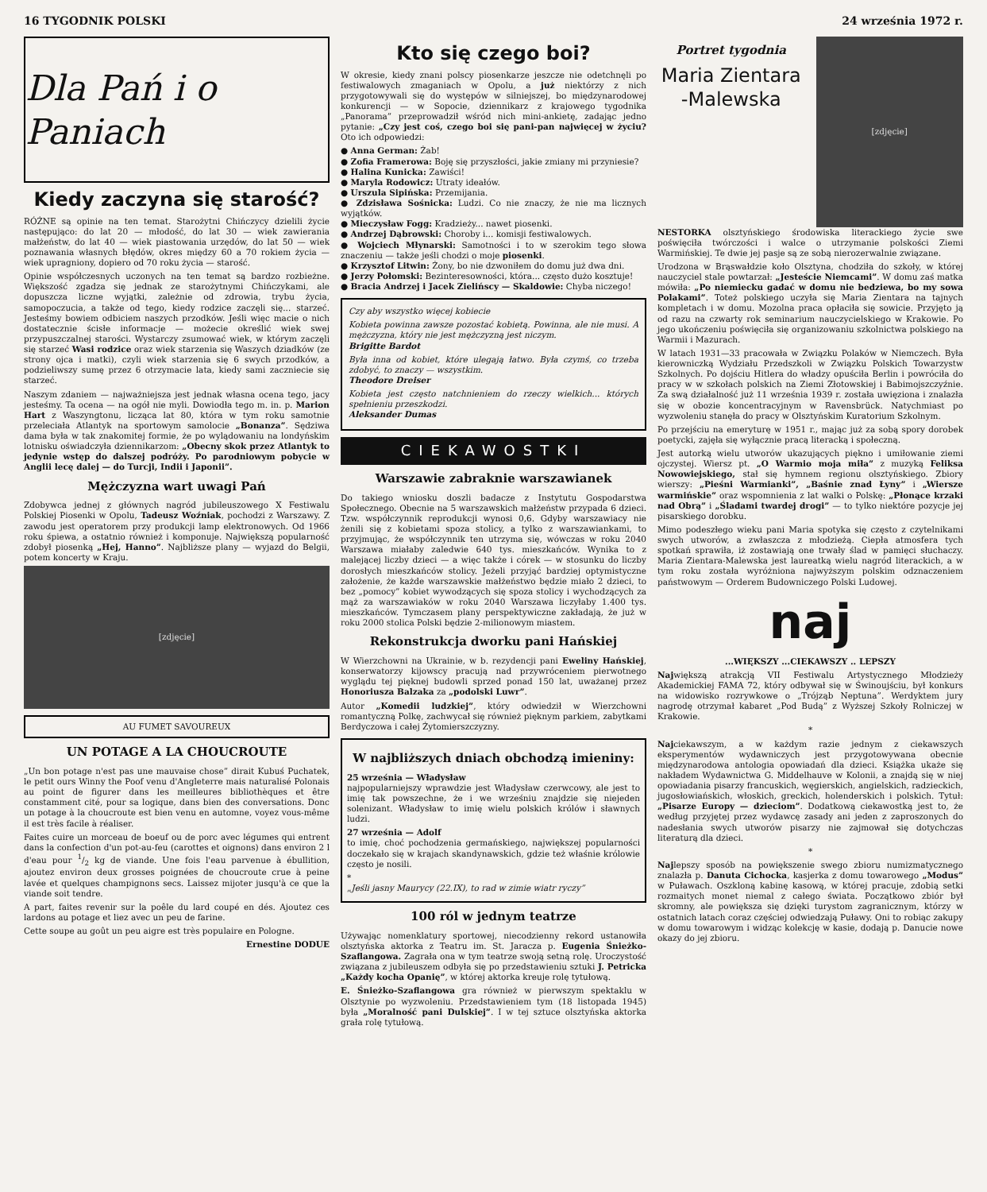16 TYGODNIK POLSKI 24 września 1972 r.
Dla Pań i o Paniach
Kiedy zaczyna się starość?
RÓŻNE są opinie na ten temat. Starożytni Chińczycy dzielili życie następująco: do lat 20 — młodość, do lat 30 — wiek zawierania małżeństw, do lat 40 — wiek piastowania urzędów, do lat 50 — wiek poznawania własnych błędów, okres między 60 a 70 rokiem życia — wiek upragniony, dopiero od 70 roku życia — starość.
Opinie współczesnych uczonych na ten temat są bardzo rozbieżne. Większość zgadza się jednak ze starożytnymi Chińczykami, ale dopuszcza liczne wyjątki, zależnie od zdrowia, trybu życia, samopoczucia, a także od tego, kiedy rodzice zaczęli się... starzeć. Jesteśmy bowiem odbiciem naszych przodków. Jeśli więc macie o nich dostatecznie ścisłe informacje — możecie określić wiek swej przypuszczalnej starości. Wystarczy zsumować wiek, w którym zaczęli się starzeć Wasi rodzice oraz wiek starzenia się Waszych dziadków (ze strony ojca i matki), czyli wiek starzenia się 6 swych przodków, a podzieliwszy sumę przez 6 otrzymacie lata, kiedy sami zaczniecie się starzeć.
Naszym zdaniem — najważniejsza jest jednak własna ocena tego, jacy jesteśmy. Ta ocena — na ogół nie myli. Dowiodła tego m. in. p. Marion Hart z Waszyngtonu, licząca lat 80, która w tym roku samotnie przeleciała Atlantyk na sportowym samolocie „Bonanza”. Sędziwa dama była w tak znakomitej formie, że po wylądowaniu na londyńskim lotnisku oświadczyła dziennikarzom: „Obecny skok przez Atlantyk to jedynie wstęp do dalszej podróży. Po parodniowym pobycie w Anglii lecę dalej — do Turcji, Indii i Japonii”.
Mężczyzna wart uwagi Pań
Zdobywca jednej z głównych nagród jubileuszowego X Festiwalu Polskiej Piosenki w Opolu, Tadeusz Woźniak, pochodzi z Warszawy. Z zawodu jest operatorem przy produkcji lamp elektronowych. Od 1966 roku śpiewa, a ostatnio również i komponuje. Największą popularność zdobył piosenką „Hej, Hanno”. Najbliższe plany — wyjazd do Belgii, potem koncerty w Kraju.
[zdjęcie]
AU FUMET SAVOUREUX
UN POTAGE A LA CHOUCROUTE
„Un bon potage n'est pas une mauvaise chose” dirait Kubuś Puchatek, le petit ours Winny the Poof venu d'Angleterre mais naturalisé Polonais au point de figurer dans les meilleures bibliothèques et être constamment cité, pour sa logique, dans bien des conversations. Donc un potage à la choucroute est bien venu en automne, voyez vous-même il est très facile à réaliser.
Faites cuire un morceau de boeuf ou de porc avec légumes qui entrent dans la confection d'un pot-au-feu (carottes et oignons) dans environ 2 l d'eau pour 1/2 kg de viande. Une fois l'eau parvenue à ébullition, ajoutez environ deux grosses poignées de choucroute crue à peine lavée et quelques champignons secs. Laissez mijoter jusqu'à ce que la viande soit tendre.
A part, faites revenir sur la poêle du lard coupé en dés. Ajoutez ces lardons au potage et liez avec un peu de farine.
Cette soupe au goût un peu aigre est très populaire en Pologne.
Ernestine DODUE
Kto się czego boi?
W okresie, kiedy znani polscy piosenkarze jeszcze nie odetchnęli po festiwalowych zmaganiach w Opolu, a już niektórzy z nich przygotowywali się do występów w silniejszej, bo międzynarodowej konkurencji — w Sopocie, dziennikarz z krajowego tygodnika „Panorama” przeprowadził wśród nich mini-ankietę, zadając jedno pytanie: „Czy jest coś, czego boi się pani-pan najwięcej w życiu? Oto ich odpowiedzi:
● Anna German: Żab!
● Zofia Framerowa: Boję się przyszłości, jakie zmiany mi przyniesie?
● Halina Kunicka: Zawiści!
● Maryla Rodowicz: Utraty ideałów.
● Urszula Sipińska: Przemijania.
● Zdzisława Sośnicka: Ludzi. Co nie znaczy, że nie ma licznych wyjątków.
● Mieczysław Fogg: Kradzieży... nawet piosenki.
● Andrzej Dąbrowski: Choroby i... komisji festiwalowych.
● Wojciech Młynarski: Samotności i to w szerokim tego słowa znaczeniu — także jeśli chodzi o moje piosenki.
● Krzysztof Litwin: Żony, bo nie dzwoniłem do domu już dwa dni.
● Jerzy Połomski: Bezinteresowności, która... często dużo kosztuje!
● Bracia Andrzej i Jacek Zielińscy — Skaldowie: Chyba niczego!
Czy aby wszystko więcej kobiecie
Kobieta powinna zawsze pozostać kobietą. Powinna, ale nie musi. A mężczyzna, który nie jest mężczyzną jest niczym.
Brigitte Bardot
Była inna od kobiet, które ulegają łatwo. Była czymś, co trzeba zdobyć, to znaczy — wszystkim.
Theodore Dreiser
Kobieta jest często natchnieniem do rzeczy wielkich... których spełnieniu przeszkodzi.
Aleksander Dumas
CIEKAWOSTKI
Warszawie zabraknie warszawianek
Do takiego wniosku doszli badacze z Instytutu Gospodarstwa Społecznego. Obecnie na 5 warszawskich małżeństw przypada 6 dzieci. Tzw. współczynnik reprodukcji wynosi 0,6. Gdyby warszawiacy nie żenili się z kobietami spoza stolicy, a tylko z warszawiankami, to przyjmując, że współczynnik ten utrzyma się, wówczas w roku 2040 Warszawa miałaby zaledwie 640 tys. mieszkańców. Wynika to z malejącej liczby dzieci — a więc także i córek — w stosunku do liczby dorosłych mieszkańców stolicy. Jeżeli przyjąć bardziej optymistyczne założenie, że każde warszawskie małżeństwo będzie miało 2 dzieci, to bez „pomocy” kobiet wywodzących się spoza stolicy i wychodzących za mąż za warszawiaków w roku 2040 Warszawa liczyłaby 1.400 tys. mieszkańców. Tymczasem plany perspektywiczne zakładają, że już w roku 2000 stolica Polski będzie 2-milionowym miastem.
Rekonstrukcja dworku pani Hańskiej
W Wierzchowni na Ukrainie, w b. rezydencji pani Eweliny Hańskiej, konserwatorzy kijowscy pracują nad przywróceniem pierwotnego wyglądu tej pięknej budowli sprzed ponad 150 lat, uważanej przez Honoriusza Balzaka za „podolski Luwr”.
Autor „Komedii ludzkiej”, który odwiedził w Wierzchowni romantyczną Polkę, zachwycał się również pięknym parkiem, zabytkami Berdyczowa i całej Żytomierszczyzny.
W najbliższych dniach obchodzą imieniny:
25 września — Władysław
najpopularniejszy wprawdzie jest Władysław czerwcowy, ale jest to imię tak powszechne, że i we wrześniu znajdzie się niejeden solenizant. Władysław to imię wielu polskich królów i sławnych ludzi.
27 września — Adolf
to imię, choć pochodzenia germańskiego, największej popularności doczekało się w krajach skandynawskich, gdzie też właśnie królowie często je nosili.
*
„Jeśli jasny Maurycy (22.IX), to rad w zimie wiatr ryczy”
100 ról w jednym teatrze
Używając nomenklatury sportowej, niecodzienny rekord ustanowiła olsztyńska aktorka z Teatru im. St. Jaracza p. Eugenia Śnieżko-Szaflangowa. Zagrała ona w tym teatrze swoją setną rolę. Uroczystość związana z jubileuszem odbyła się po przedstawieniu sztuki J. Petricka „Każdy kocha Opanię”, w której aktorka kreuje rolę tytułową.
E. Śnieżko-Szaflangowa gra również w pierwszym spektaklu w Olsztynie po wyzwoleniu. Przedstawieniem tym (18 listopada 1945) była „Moralność pani Dulskiej”. I w tej sztuce olsztyńska aktorka grała rolę tytułową.
Portret tygodnia
Maria Zientara -Malewska
[zdjęcie]
NESTORKA olsztyńskiego środowiska literackiego życie swe poświęciła twórczości i walce o utrzymanie polskości Ziemi Warmińskiej. Te dwie jej pasje są ze sobą nierozerwalnie związane.
Urodzona w Brąswałdzie koło Olsztyna, chodziła do szkoły, w której nauczyciel stale powtarzał: „Jesteście Niemcami”. W domu zaś matka mówiła: „Po niemiecku gadać w domu nie bedziewa, bo my sowa Polakami”. Toteż polskiego uczyła się Maria Zientara na tajnych kompletach i w domu. Mozolna praca opłaciła się sowicie. Przyjęto ją od razu na czwarty rok seminarium nauczycielskiego w Krakowie. Po jego ukończeniu poświęciła się organizowaniu szkolnictwa polskiego na Warmii i Mazurach.
W latach 1931—33 pracowała w Związku Polaków w Niemczech. Była kierowniczką Wydziału Przedszkoli w Związku Polskich Towarzystw Szkolnych. Po dojściu Hitlera do władzy opuściła Berlin i powróciła do pracy w w szkołach polskich na Ziemi Złotowskiej i Babimojszczyźnie. Za swą działalność już 11 września 1939 r. została uwięziona i znalazła się w obozie koncentracyjnym w Ravensbrück. Natychmiast po wyzwoleniu stanęła do pracy w Olsztyńskim Kuratorium Szkolnym.
Po przejściu na emeryturę w 1951 r., mając już za sobą spory dorobek poetycki, zajęła się wyłącznie pracą literacką i społeczną.
Jest autorką wielu utworów ukazujących piękno i umiłowanie ziemi ojczystej. Wiersz pt. „O Warmio moja miła” z muzyką Feliksa Nowowiejskiego, stał się hymnem regionu olsztyńskiego. Zbiory wierszy: „Pieśni Warmianki”, „Baśnie znad Łyny” i „Wiersze warmińskie” oraz wspomnienia z lat walki o Polskę: „Płonące krzaki nad Obrą” i „Śladami twardej drogi” — to tylko niektóre pozycje jej pisarskiego dorobku.
Mimo podeszłego wieku pani Maria spotyka się często z czytelnikami swych utworów, a zwłaszcza z młodzieżą. Ciepła atmosfera tych spotkań sprawiła, iż zostawiają one trwały ślad w pamięci słuchaczy. Maria Zientara-Malewska jest laureatką wielu nagród literackich, a w tym roku została wyróżniona najwyższym polskim odznaczeniem państwowym — Orderem Budowniczego Polski Ludowej.
naj
...WIĘKSZY ...CIEKAWSZY .. LEPSZY
Największą atrakcją VII Festiwalu Artystycznego Młodzieży Akademickiej FAMA 72, który odbywał się w Świnoujściu, był konkurs na widowisko rozrywkowe o „Trójząb Neptuna”. Werdyktem jury nagrodę otrzymał kabaret „Pod Budą” z Wyższej Szkoły Rolniczej w Krakowie.
*
Najciekawszym, a w każdym razie jednym z ciekawszych eksperymentów wydawniczych jest przygotowywana obecnie międzynarodowa antologia opowiadań dla dzieci. Książka ukaże się nakładem Wydawnictwa G. Middelhauve w Kolonii, a znajdą się w niej opowiadania pisarzy francuskich, węgierskich, angielskich, radzieckich, jugosłowiańskich, włoskich, greckich, holenderskich i polskich. Tytuł: „Pisarze Europy — dzieciom”. Dodatkową ciekawostką jest to, że według przyjętej przez wydawcę zasady ani jeden z zaproszonych do nadesłania swych utworów pisarzy nie zajmował się dotychczas literaturą dla dzieci.
*
Najlepszy sposób na powiększenie swego zbioru numizmatycznego znalazła p. Danuta Cichocka, kasjerka z domu towarowego „Modus” w Puławach. Oszkloną kabinę kasową, w której pracuje, zdobią setki rozmaitych monet niemal z całego świata. Początkowo zbiór był skromny, ale powiększa się dzięki turystom zagranicznym, którzy w ostatnich latach coraz częściej odwiedzają Puławy. Oni to robiąc zakupy w domu towarowym i widząc kolekcję w kasie, dodają p. Danucie nowe okazy do jej zbioru.